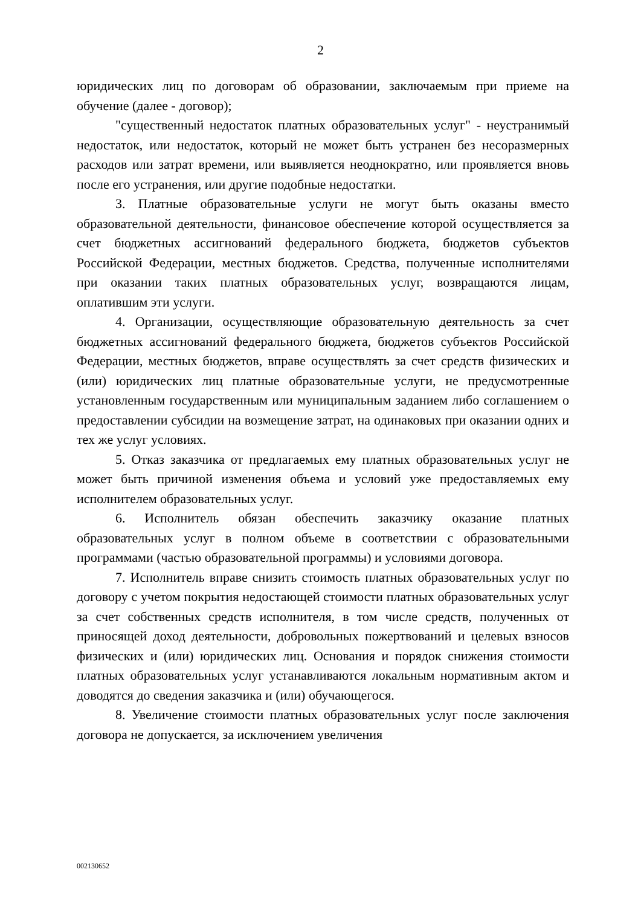2
юридических лиц по договорам об образовании, заключаемым при приеме на обучение (далее - договор);
"существенный недостаток платных образовательных услуг" - неустранимый недостаток, или недостаток, который не может быть устранен без несоразмерных расходов или затрат времени, или выявляется неоднократно, или проявляется вновь после его устранения, или другие подобные недостатки.
3. Платные образовательные услуги не могут быть оказаны вместо образовательной деятельности, финансовое обеспечение которой осуществляется за счет бюджетных ассигнований федерального бюджета, бюджетов субъектов Российской Федерации, местных бюджетов. Средства, полученные исполнителями при оказании таких платных образовательных услуг, возвращаются лицам, оплатившим эти услуги.
4. Организации, осуществляющие образовательную деятельность за счет бюджетных ассигнований федерального бюджета, бюджетов субъектов Российской Федерации, местных бюджетов, вправе осуществлять за счет средств физических и (или) юридических лиц платные образовательные услуги, не предусмотренные установленным государственным или муниципальным заданием либо соглашением о предоставлении субсидии на возмещение затрат, на одинаковых при оказании одних и тех же услуг условиях.
5. Отказ заказчика от предлагаемых ему платных образовательных услуг не может быть причиной изменения объема и условий уже предоставляемых ему исполнителем образовательных услуг.
6. Исполнитель обязан обеспечить заказчику оказание платных образовательных услуг в полном объеме в соответствии с образовательными программами (частью образовательной программы) и условиями договора.
7. Исполнитель вправе снизить стоимость платных образовательных услуг по договору с учетом покрытия недостающей стоимости платных образовательных услуг за счет собственных средств исполнителя, в том числе средств, полученных от приносящей доход деятельности, добровольных пожертвований и целевых взносов физических и (или) юридических лиц. Основания и порядок снижения стоимости платных образовательных услуг устанавливаются локальным нормативным актом и доводятся до сведения заказчика и (или) обучающегося.
8. Увеличение стоимости платных образовательных услуг после заключения договора не допускается, за исключением увеличения
002130652